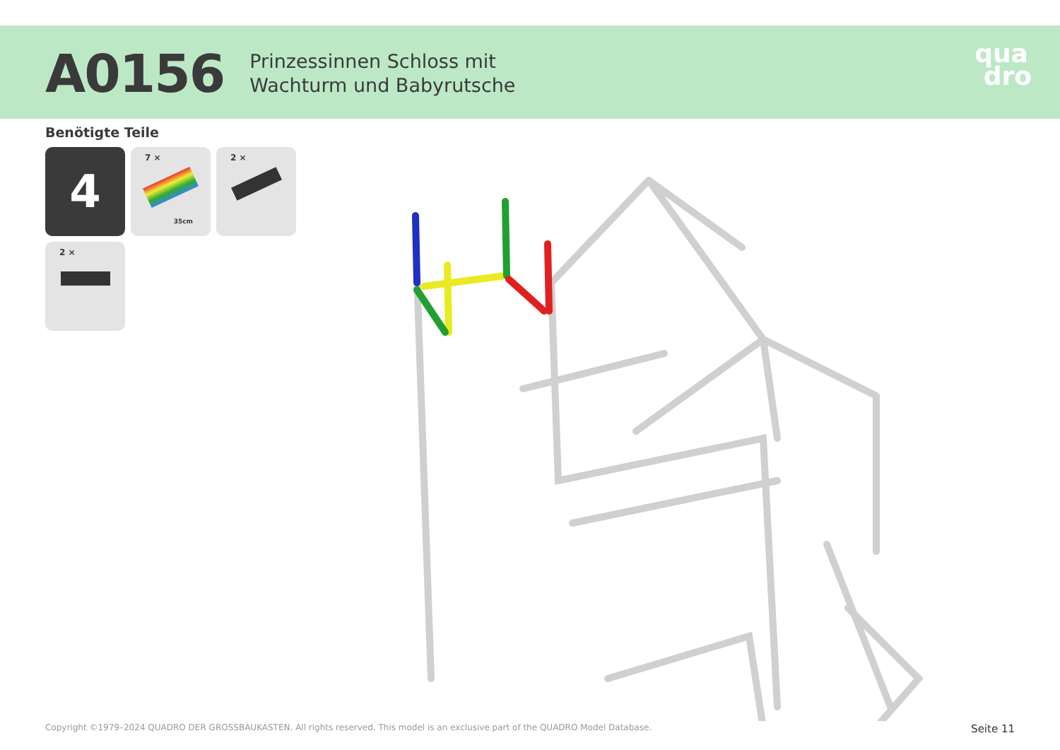A0156
Prinzessinnen Schloss mit
Wachturm und Babyrutsche
qua
dro
Benötigte Teile
4
7 ×
35cm
2 ×
2 ×
Copyright ©1979–2024 QUADRO DER GROSSBAUKASTEN. All rights reserved. This model is an exclusive part of the QUADRO Model Database. Seite 11